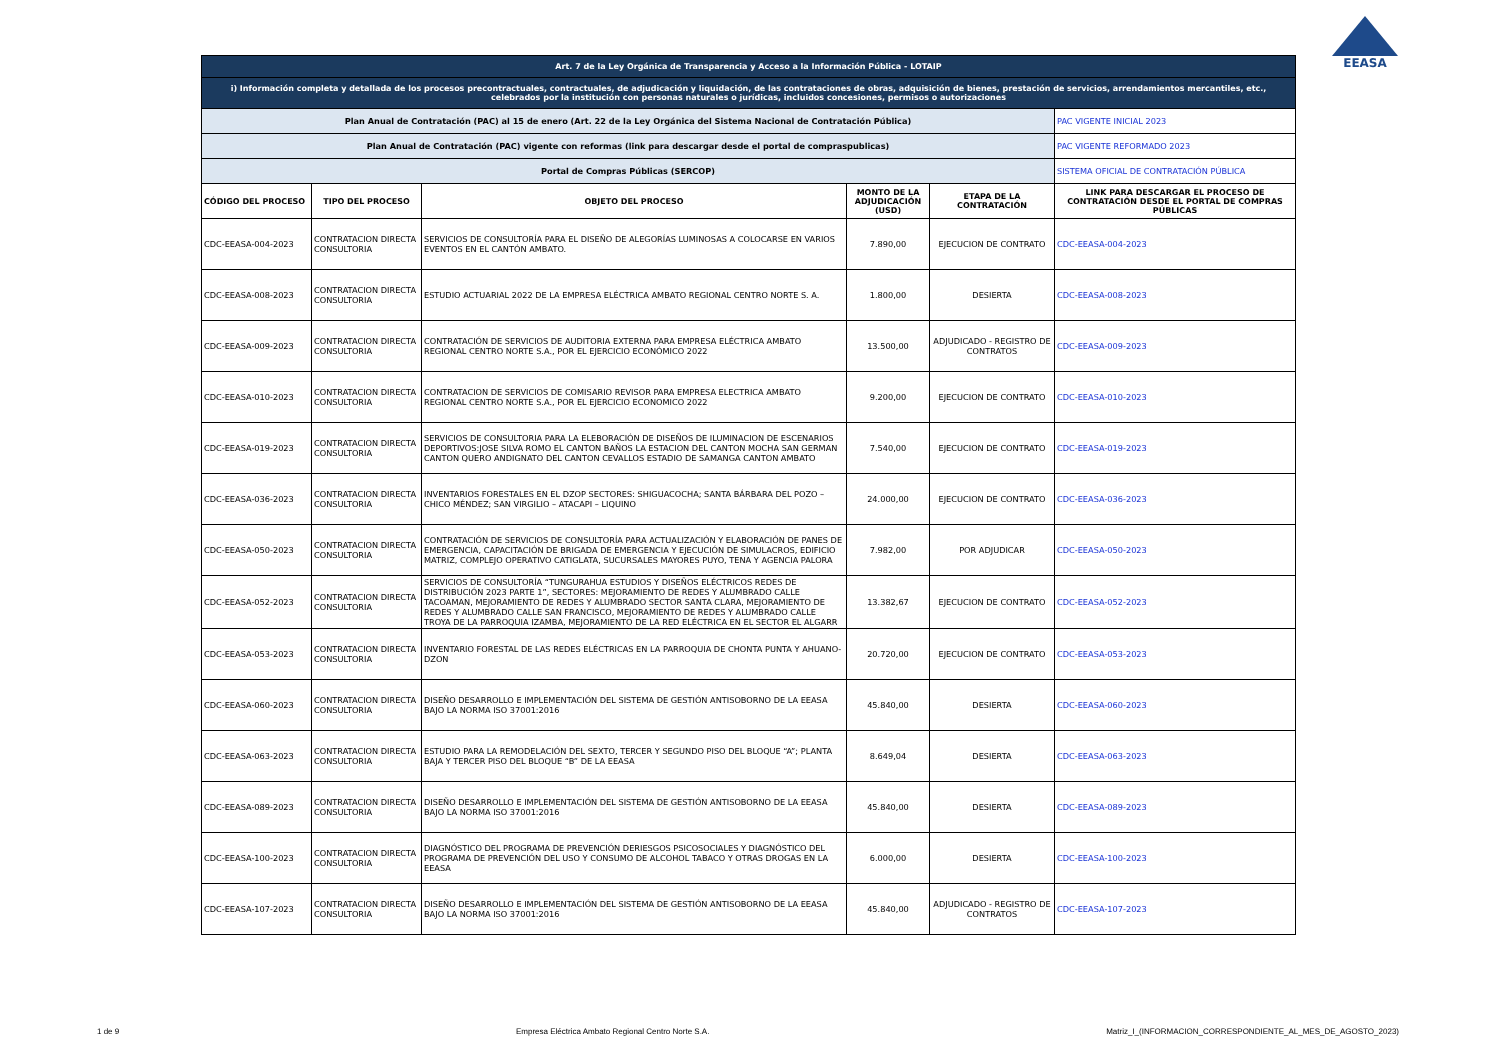EEASA
| Art. 7 de la Ley Orgánica de Transparencia y Acceso a la Información Pública - LOTAIP | | | | | |
| i) Información completa y detallada de los procesos precontractuales, contractuales, de adjudicación y liquidación, de las contrataciones de obras, adquisición de bienes, prestación de servicios, arrendamientos mercantiles, etc., celebrados por la institución con personas naturales o jurídicas, incluidos concesiones, permisos o autorizaciones | | | | | |
| Plan Anual de Contratación (PAC) al 15 de enero (Art. 22 de la Ley Orgánica del Sistema Nacional de Contratación Pública) | | | | | PAC VIGENTE INICIAL 2023 |
| Plan Anual de Contratación (PAC) vigente con reformas (link para descargar desde el portal de compraspublicas) | | | | | PAC VIGENTE REFORMADO 2023 |
| Portal de Compras Públicas (SERCOP) | | | | | SISTEMA OFICIAL DE CONTRATACIÓN PÚBLICA |
| CÓDIGO DEL PROCESO | TIPO DEL PROCESO | OBJETO DEL PROCESO | MONTO DE LA ADJUDICACIÓN (USD) | ETAPA DE LA CONTRATACIÓN | LINK PARA DESCARGAR EL PROCESO DE CONTRATACIÓN DESDE EL PORTAL DE COMPRAS PÚBLICAS |
| CDC-EEASA-004-2023 | CONTRATACION DIRECTA CONSULTORIA | SERVICIOS DE CONSULTORÍA PARA EL DISEÑO DE ALEGORÍAS LUMINOSAS A COLOCARSE EN VARIOS EVENTOS EN EL CANTÓN AMBATO. | 7.890,00 | EJECUCION DE CONTRATO | CDC-EEASA-004-2023 |
| CDC-EEASA-008-2023 | CONTRATACION DIRECTA CONSULTORIA | ESTUDIO ACTUARIAL 2022 DE LA EMPRESA ELÉCTRICA AMBATO REGIONAL CENTRO NORTE S. A. | 1.800,00 | DESIERTA | CDC-EEASA-008-2023 |
| CDC-EEASA-009-2023 | CONTRATACION DIRECTA CONSULTORIA | CONTRATACIÓN DE SERVICIOS DE AUDITORIA EXTERNA PARA EMPRESA ELÉCTRICA AMBATO REGIONAL CENTRO NORTE S.A., POR EL EJERCICIO ECONÓMICO 2022 | 13.500,00 | ADJUDICADO - REGISTRO DE CONTRATOS | CDC-EEASA-009-2023 |
| CDC-EEASA-010-2023 | CONTRATACION DIRECTA CONSULTORIA | CONTRATACION DE SERVICIOS DE COMISARIO REVISOR PARA EMPRESA ELECTRICA AMBATO REGIONAL CENTRO NORTE S.A., POR EL EJERCICIO ECONOMICO 2022 | 9.200,00 | EJECUCION DE CONTRATO | CDC-EEASA-010-2023 |
| CDC-EEASA-019-2023 | CONTRATACION DIRECTA CONSULTORIA | SERVICIOS DE CONSULTORIA PARA LA ELEBORACIÓN DE DISEÑOS DE ILUMINACION DE ESCENARIOS DEPORTIVOS:JOSE SILVA ROMO EL CANTON BAÑOS LA ESTACION DEL CANTON MOCHA SAN GERMAN CANTON QUERO ANDIGNATO DEL CANTON CEVALLOS ESTADIO DE SAMANGA CANTON AMBATO | 7.540,00 | EJECUCION DE CONTRATO | CDC-EEASA-019-2023 |
| CDC-EEASA-036-2023 | CONTRATACION DIRECTA CONSULTORIA | INVENTARIOS FORESTALES EN EL DZOP SECTORES: SHIGUACOCHA; SANTA BÁRBARA DEL POZO – CHICO MÉNDEZ; SAN VIRGILIO – ATACAPI – LIQUINO | 24.000,00 | EJECUCION DE CONTRATO | CDC-EEASA-036-2023 |
| CDC-EEASA-050-2023 | CONTRATACION DIRECTA CONSULTORIA | CONTRATACIÓN DE SERVICIOS DE CONSULTORÍA PARA ACTUALIZACIÓN Y ELABORACIÓN DE PANES DE EMERGENCIA, CAPACITACIÓN DE BRIGADA DE EMERGENCIA Y EJECUCIÓN DE SIMULACROS, EDIFICIO MATRIZ, COMPLEJO OPERATIVO CATIGLATA, SUCURSALES MAYORES PUYO, TENA Y AGENCIA PALORA | 7.982,00 | POR ADJUDICAR | CDC-EEASA-050-2023 |
| CDC-EEASA-052-2023 | CONTRATACION DIRECTA CONSULTORIA | SERVICIOS DE CONSULTORÍA “TUNGURAHUA ESTUDIOS Y DISEÑOS ELÉCTRICOS REDES DE DISTRIBUCIÓN 2023 PARTE 1”, SECTORES: MEJORAMIENTO DE REDES Y ALUMBRADO CALLE TACOAMAN, MEJORAMIENTO DE REDES Y ALUMBRADO SECTOR SANTA CLARA, MEJORAMIENTO DE REDES Y ALUMBRADO CALLE SAN FRANCISCO, MEJORAMIENTO DE REDES Y ALUMBRADO CALLE TROYA DE LA PARROQUIA IZAMBA, MEJORAMIENTO DE LA RED ELÉCTRICA EN EL SECTOR EL ALGARR | 13.382,67 | EJECUCION DE CONTRATO | CDC-EEASA-052-2023 |
| CDC-EEASA-053-2023 | CONTRATACION DIRECTA CONSULTORIA | INVENTARIO FORESTAL DE LAS REDES ELÉCTRICAS EN LA PARROQUIA DE CHONTA PUNTA Y AHUANO-DZON | 20.720,00 | EJECUCION DE CONTRATO | CDC-EEASA-053-2023 |
| CDC-EEASA-060-2023 | CONTRATACION DIRECTA CONSULTORIA | DISEÑO DESARROLLO E IMPLEMENTACIÓN DEL SISTEMA DE GESTIÓN ANTISOBORNO DE LA EEASA BAJO LA NORMA ISO 37001:2016 | 45.840,00 | DESIERTA | CDC-EEASA-060-2023 |
| CDC-EEASA-063-2023 | CONTRATACION DIRECTA CONSULTORIA | ESTUDIO PARA LA REMODELACIÓN DEL SEXTO, TERCER Y SEGUNDO PISO DEL BLOQUE “A”; PLANTA BAJA Y TERCER PISO DEL BLOQUE “B” DE LA EEASA | 8.649,04 | DESIERTA | CDC-EEASA-063-2023 |
| CDC-EEASA-089-2023 | CONTRATACION DIRECTA CONSULTORIA | DISEÑO DESARROLLO E IMPLEMENTACIÓN DEL SISTEMA DE GESTIÓN ANTISOBORNO DE LA EEASA BAJO LA NORMA ISO 37001:2016 | 45.840,00 | DESIERTA | CDC-EEASA-089-2023 |
| CDC-EEASA-100-2023 | CONTRATACION DIRECTA CONSULTORIA | DIAGNÓSTICO DEL PROGRAMA DE PREVENCIÓN DERIESGOS PSICOSOCIALES Y DIAGNÓSTICO DEL PROGRAMA DE PREVENCIÓN DEL USO Y CONSUMO DE ALCOHOL TABACO Y OTRAS DROGAS EN LA EEASA | 6.000,00 | DESIERTA | CDC-EEASA-100-2023 |
| CDC-EEASA-107-2023 | CONTRATACION DIRECTA CONSULTORIA | DISEÑO DESARROLLO E IMPLEMENTACIÓN DEL SISTEMA DE GESTIÓN ANTISOBORNO DE LA EEASA BAJO LA NORMA ISO 37001:2016 | 45.840,00 | ADJUDICADO - REGISTRO DE CONTRATOS | CDC-EEASA-107-2023 |
1 de 9 Empresa Eléctrica Ambato Regional Centro Norte S.A. Matriz_I_(INFORMACION_CORRESPONDIENTE_AL_MES_DE_AGOSTO_2023)